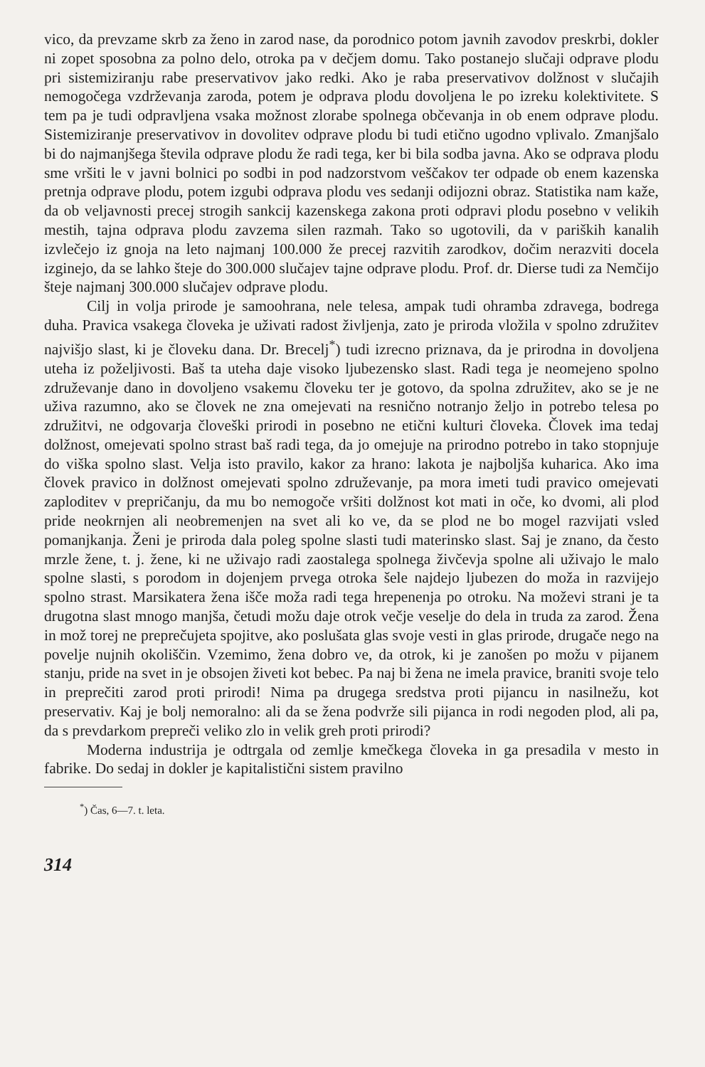vico, da prevzame skrb za ženo in zarod nase, da porodnico potom javnih zavodov preskrbi, dokler ni zopet sposobna za polno delo, otroka pa v dečjem domu. Tako postanejo slučaji odprave plodu pri sistemiziranju rabe preservativov jako redki. Ako je raba preservativov dolžnost v slučajih nemogočega vzdrževanja zaroda, potem je odprava plodu dovoljena le po izreku kolektivitete. S tem pa je tudi odpravljena vsaka možnost zlorabe spolnega občevanja in ob enem odprave plodu. Sistemiziranje preservativov in dovolitev odprave plodu bi tudi etično ugodno vplivalo. Zmanjšalo bi do najmanjšega števila odprave plodu že radi tega, ker bi bila sodba javna. Ako se odprava plodu sme vršiti le v javni bolnici po sodbi in pod nadzorstvom veščakov ter odpade ob enem kazenska pretnja odprave plodu, potem izgubi odprava plodu ves sedanji odijozni obraz. Statistika nam kaže, da ob veljavnosti precej strogih sankcij kazenskega zakona proti odpravi plodu posebno v velikih mestih, tajna odprava plodu zavzema silen razmah. Tako so ugotovili, da v pariških kanalih izvlečejo iz gnoja na leto najmanj 100.000 že precej razvitih zarodkov, dočim nerazviti docela izginejo, da se lahko šteje do 300.000 slučajev tajne odprave plodu. Prof. dr. Dierse tudi za Nemčijo šteje najmanj 300.000 slučajev odprave plodu.
Cilj in volja prirode je samoohrana, nele telesa, ampak tudi ohramba zdravega, bodrega duha. Pravica vsakega človeka je uživati radost življenja, zato je priroda vložila v spolno združitev najvišjo slast, ki je človeku dana. Dr. Brecelj<sup>*</sup>) tudi izrecno priznava, da je prirodna in dovoljena uteha iz poželjivosti. Baš ta uteha daje visoko ljubezensko slast. Radi tega je neomejeno spolno združevanje dano in dovoljeno vsakemu človeku ter je gotovo, da spolna združitev, ako se je ne uživa razumno, ako se človek ne zna omejevati na resnično notranjo željo in potrebo telesa po združitvi, ne odgovarja človeški prirodi in posebno ne etični kulturi človeka. Človek ima tedaj dolžnost, omejevati spolno strast baš radi tega, da jo omejuje na prirodno potrebo in tako stopnjuje do viška spolno slast. Velja isto pravilo, kakor za hrano: lakota je najboljša kuharica. Ako ima človek pravico in dolžnost omejevati spolno združevanje, pa mora imeti tudi pravico omejevati zaploditev v prepričanju, da mu bo nemogoče vršiti dolžnost kot mati in oče, ko dvomi, ali plod pride neokrnjen ali neobremenjen na svet ali ko ve, da se plod ne bo mogel razvijati vsled pomanjkanja. Ženi je priroda dala poleg spolne slasti tudi materinsko slast. Saj je znano, da često mrzle žene, t. j. žene, ki ne uživajo radi zaostalega spolnega živčevja spolne ali uživajo le malo spolne slasti, s porodom in dojenjem prvega otroka šele najdejo ljubezen do moža in razvijejo spolno strast. Marsikatera žena išče moža radi tega hrepenenja po otroku. Na moževi strani je ta drugotna slast mnogo manjša, četudi možu daje otrok večje veselje do dela in truda za zarod. Žena in mož torej ne preprečujeta spojitve, ako poslušata glas svoje vesti in glas prirode, drugače nego na povelje nujnih okoliščin. Vzemimo, žena dobro ve, da otrok, ki je zanošen po možu v pijanem stanju, pride na svet in je obsojen živeti kot bebec. Pa naj bi žena ne imela pravice, braniti svoje telo in preprečiti zarod proti prirodi! Nima pa drugega sredstva proti pijancu in nasilnežu, kot preservativ. Kaj je bolj nemoralno: ali da se žena podvrže sili pijanca in rodi negoden plod, ali pa, da s prevdarkom prepreči veliko zlo in velik greh proti prirodi?
Moderna industrija je odtrgala od zemlje kmečkega človeka in ga presadila v mesto in fabrike. Do sedaj in dokler je kapitalistični sistem pravilno
<sup>*</sup>) Čas, 6—7. t. leta.
314